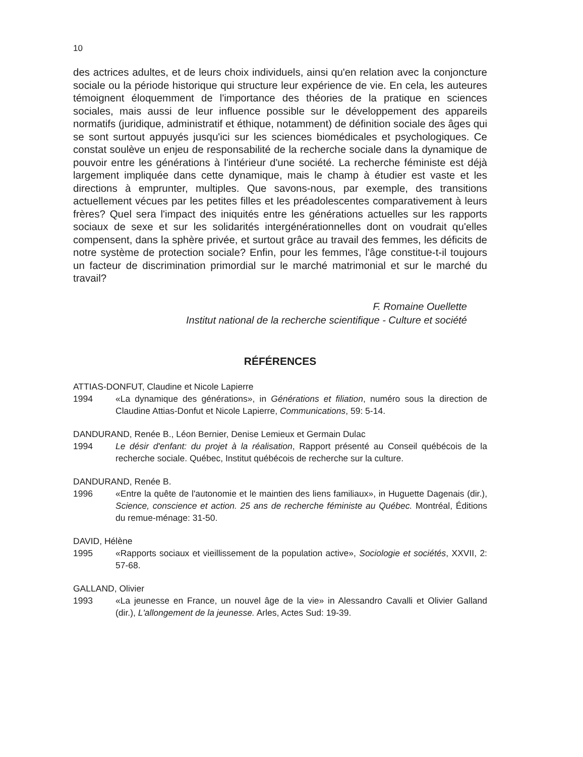10
des actrices adultes, et de leurs choix individuels, ainsi qu'en relation avec la conjoncture sociale ou la période historique qui structure leur expérience de vie. En cela, les auteures témoignent éloquemment de l'importance des théories de la pratique en sciences sociales, mais aussi de leur influence possible sur le développement des appareils normatifs (juridique, administratif et éthique, notamment) de définition sociale des âges qui se sont surtout appuyés jusqu'ici sur les sciences biomédicales et psychologiques. Ce constat soulève un enjeu de responsabilité de la recherche sociale dans la dynamique de pouvoir entre les générations à l'intérieur d'une société. La recherche féministe est déjà largement impliquée dans cette dynamique, mais le champ à étudier est vaste et les directions à emprunter, multiples. Que savons-nous, par exemple, des transitions actuellement vécues par les petites filles et les préadolescentes comparativement à leurs frères? Quel sera l'impact des iniquités entre les générations actuelles sur les rapports sociaux de sexe et sur les solidarités intergénérationnelles dont on voudrait qu'elles compensent, dans la sphère privée, et surtout grâce au travail des femmes, les déficits de notre système de protection sociale? Enfin, pour les femmes, l'âge constitue-t-il toujours un facteur de discrimination primordial sur le marché matrimonial et sur le marché du travail?
F. Romaine Ouellette
Institut national de la recherche scientifique - Culture et société
RÉFÉRENCES
ATTIAS-DONFUT, Claudine et Nicole Lapierre
1994 «La dynamique des générations», in Générations et filiation, numéro sous la direction de Claudine Attias-Donfut et Nicole Lapierre, Communications, 59: 5-14.
DANDURAND, Renée B., Léon Bernier, Denise Lemieux et Germain Dulac
1994 Le désir d'enfant: du projet à la réalisation, Rapport présenté au Conseil québécois de la recherche sociale. Québec, Institut québécois de recherche sur la culture.
DANDURAND, Renée B.
1996 «Entre la quête de l'autonomie et le maintien des liens familiaux», in Huguette Dagenais (dir.), Science, conscience et action. 25 ans de recherche féministe au Québec. Montréal, Éditions du remue-ménage: 31-50.
DAVID, Hélène
1995 «Rapports sociaux et vieillissement de la population active», Sociologie et sociétés, XXVII, 2: 57-68.
GALLAND, Olivier
1993 «La jeunesse en France, un nouvel âge de la vie» in Alessandro Cavalli et Olivier Galland (dir.), L'allongement de la jeunesse. Arles, Actes Sud: 19-39.